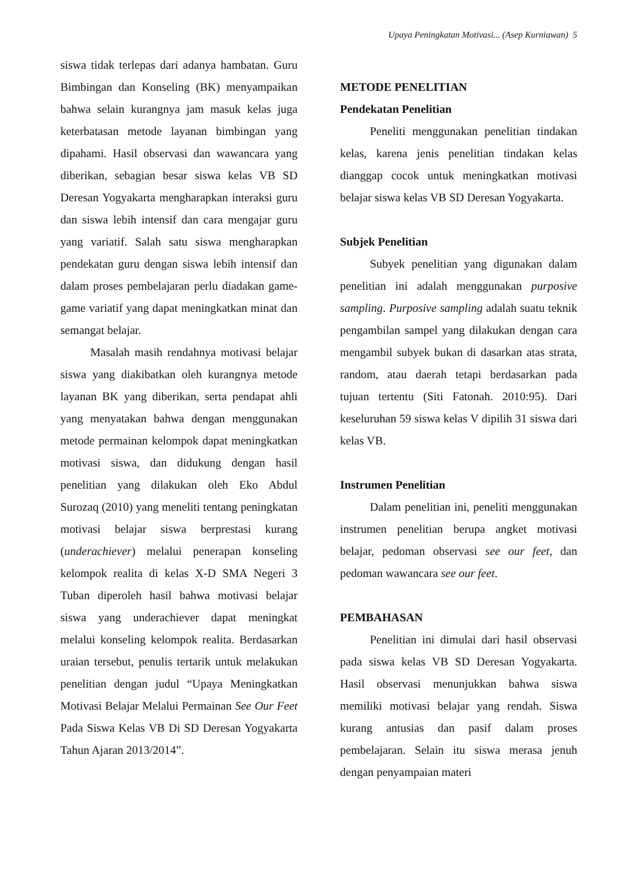Upaya Peningkatan Motivasi... (Asep Kurniawan) 5
siswa tidak terlepas dari adanya hambatan. Guru Bimbingan dan Konseling (BK) menyampaikan bahwa selain kurangnya jam masuk kelas juga keterbatasan metode layanan bimbingan yang dipahami. Hasil observasi dan wawancara yang diberikan, sebagian besar siswa kelas VB SD Deresan Yogyakarta mengharapkan interaksi guru dan siswa lebih intensif dan cara mengajar guru yang variatif. Salah satu siswa mengharapkan pendekatan guru dengan siswa lebih intensif dan dalam proses pembelajaran perlu diadakan game-game variatif yang dapat meningkatkan minat dan semangat belajar.
Masalah masih rendahnya motivasi belajar siswa yang diakibatkan oleh kurangnya metode layanan BK yang diberikan, serta pendapat ahli yang menyatakan bahwa dengan menggunakan metode permainan kelompok dapat meningkatkan motivasi siswa, dan didukung dengan hasil penelitian yang dilakukan oleh Eko Abdul Surozaq (2010) yang meneliti tentang peningkatan motivasi belajar siswa berprestasi kurang (underachiever) melalui penerapan konseling kelompok realita di kelas X-D SMA Negeri 3 Tuban diperoleh hasil bahwa motivasi belajar siswa yang underachiever dapat meningkat melalui konseling kelompok realita. Berdasarkan uraian tersebut, penulis tertarik untuk melakukan penelitian dengan judul “Upaya Meningkatkan Motivasi Belajar Melalui Permainan See Our Feet Pada Siswa Kelas VB Di SD Deresan Yogyakarta Tahun Ajaran 2013/2014”.
METODE PENELITIAN
Pendekatan Penelitian
Peneliti menggunakan penelitian tindakan kelas, karena jenis penelitian tindakan kelas dianggap cocok untuk meningkatkan motivasi belajar siswa kelas VB SD Deresan Yogyakarta.
Subjek Penelitian
Subyek penelitian yang digunakan dalam penelitian ini adalah menggunakan purposive sampling. Purposive sampling adalah suatu teknik pengambilan sampel yang dilakukan dengan cara mengambil subyek bukan di dasarkan atas strata, random, atau daerah tetapi berdasarkan pada tujuan tertentu (Siti Fatonah. 2010:95). Dari keseluruhan 59 siswa kelas V dipilih 31 siswa dari kelas VB.
Instrumen Penelitian
Dalam penelitian ini, peneliti menggunakan instrumen penelitian berupa angket motivasi belajar, pedoman observasi see our feet, dan pedoman wawancara see our feet.
PEMBAHASAN
Penelitian ini dimulai dari hasil observasi pada siswa kelas VB SD Deresan Yogyakarta. Hasil observasi menunjukkan bahwa siswa memiliki motivasi belajar yang rendah. Siswa kurang antusias dan pasif dalam proses pembelajaran. Selain itu siswa merasa jenuh dengan penyampaian materi